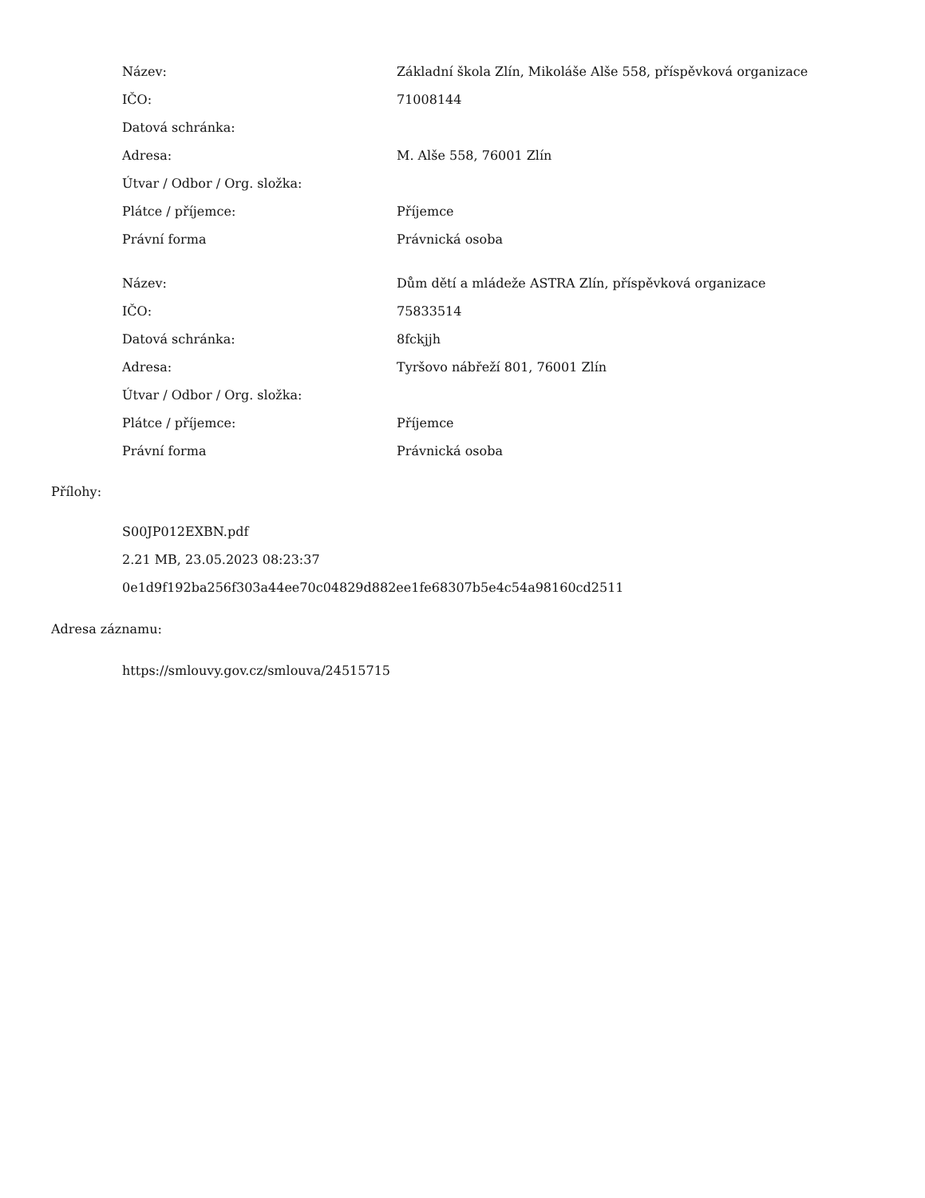| Název: | Základní škola Zlín, Mikoláše Alše 558, příspěvková organizace |
| IČO: | 71008144 |
| Datová schránka: | |
| Adresa: | M. Alše 558, 76001 Zlín |
| Útvar / Odbor / Org. složka: | |
| Plátce / příjemce: | Příjemce |
| Právní forma | Právnická osoba |
| Název: | Dům dětí a mládeže ASTRA Zlín, příspěvková organizace |
| IČO: | 75833514 |
| Datová schránka: | 8fckjjh |
| Adresa: | Tyršovo nábřeží 801, 76001 Zlín |
| Útvar / Odbor / Org. složka: | |
| Plátce / příjemce: | Příjemce |
| Právní forma | Právnická osoba |
Přílohy:
S00JP012EXBN.pdf
2.21 MB, 23.05.2023 08:23:37
0e1d9f192ba256f303a44ee70c04829d882ee1fe68307b5e4c54a98160cd2511
Adresa záznamu:
https://smlouvy.gov.cz/smlouva/24515715